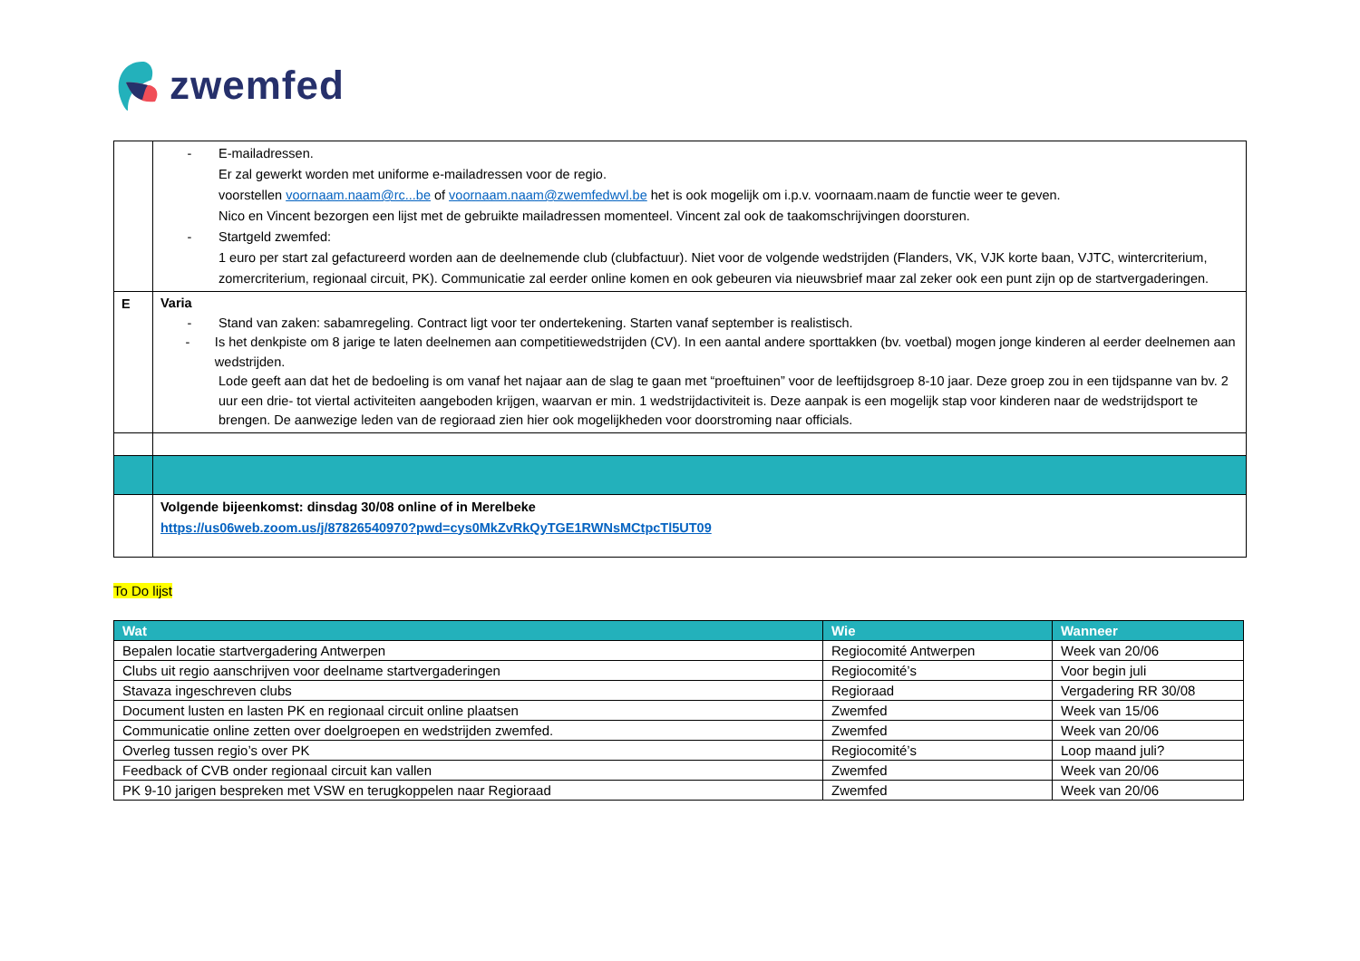zwemfed
| | - E-mailadressen. Er zal gewerkt worden met uniforme e-mailadressen voor de regio. voorstellen voornaam.naam@rc...be of voornaam.naam@zwemfedwvl.be het is ook mogelijk om i.p.v. voornaam.naam de functie weer te geven. Nico en Vincent bezorgen een lijst met de gebruikte mailadressen momenteel. Vincent zal ook de taakomschrijvingen doorsturen. - Startgeld zwemfed: 1 euro per start zal gefactureerd worden aan de deelnemende club (clubfactuur). Niet voor de volgende wedstrijden (Flanders, VK, VJK korte baan, VJTC, wintercriterium, zomercriterium, regionaal circuit, PK). Communicatie zal eerder online komen en ook gebeuren via nieuwsbrief maar zal zeker ook een punt zijn op de startvergaderingen. |
| E | Varia - Stand van zaken: sabamregeling. Contract ligt voor ter ondertekening. Starten vanaf september is realistisch. - Is het denkpiste om 8 jarige te laten deelnemen aan competitiewedstrijden (CV). In een aantal andere sporttakken (bv. voetbal) mogen jonge kinderen al eerder deelnemen aan wedstrijden. Lode geeft aan dat het de bedoeling is om vanaf het najaar aan de slag te gaan met “proeftuinen” voor de leeftijdsgroep 8-10 jaar. Deze groep zou in een tijdspanne van bv. 2 uur een drie- tot viertal activiteiten aangeboden krijgen, waarvan er min. 1 wedstrijdactiviteit is. Deze aanpak is een mogelijk stap voor kinderen naar de wedstrijdsport te brengen. De aanwezige leden van de regioraad zien hier ook mogelijkheden voor doorstroming naar officials. |
| | Volgende bijeenkomst: dinsdag 30/08 online of in Merelbeke https://us06web.zoom.us/j/87826540970?pwd=cys0MkZvRkQyTGE1RWNsMCtpcTl5UT09 |
To Do lijst
| Wat | Wie | Wanneer |
| --- | --- | --- |
| Bepalen locatie startvergadering Antwerpen | Regiocomité Antwerpen | Week van 20/06 |
| Clubs uit regio aanschrijven voor deelname startvergaderingen | Regiocomité’s | Voor begin juli |
| Stavaza ingeschreven clubs | Regioraad | Vergadering RR 30/08 |
| Document lusten en lasten PK en regionaal circuit online plaatsen | Zwemfed | Week van 15/06 |
| Communicatie online zetten over doelgroepen en wedstrijden zwemfed. | Zwemfed | Week van 20/06 |
| Overleg tussen regio’s over PK | Regiocomité’s | Loop maand juli? |
| Feedback of CVB onder regionaal circuit kan vallen | Zwemfed | Week van 20/06 |
| PK 9-10 jarigen bespreken met VSW en terugkoppelen naar Regioraad | Zwemfed | Week van 20/06 |